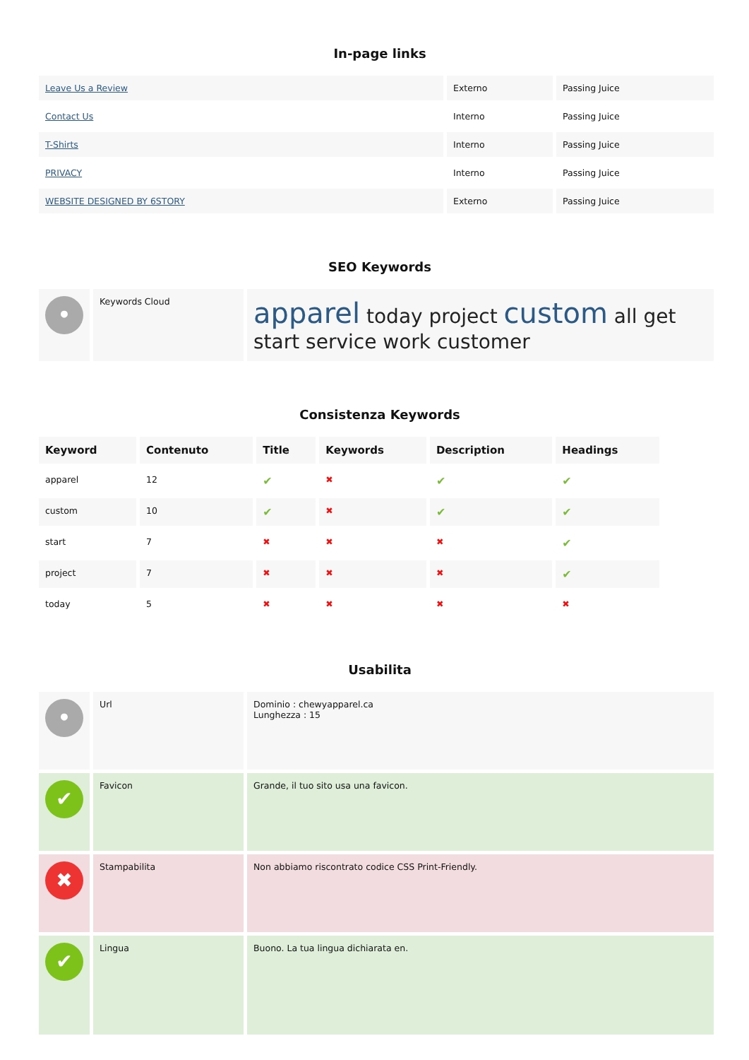In-page links
| Leave Us a Review | Externo | Passing Juice |
| Contact Us | Interno | Passing Juice |
| T-Shirts | Interno | Passing Juice |
| PRIVACY | Interno | Passing Juice |
| WEBSITE DESIGNED BY 6STORY | Externo | Passing Juice |
SEO Keywords
| • | Keywords Cloud | apparel today project custom all get start service work customer |
Consistenza Keywords
| Keyword | Contenuto | Title | Keywords | Description | Headings |
| --- | --- | --- | --- | --- | --- |
| apparel | 12 | ✔ | ✖ | ✔ | ✔ |
| custom | 10 | ✔ | ✖ | ✔ | ✔ |
| start | 7 | ✖ | ✖ | ✖ | ✔ |
| project | 7 | ✖ | ✖ | ✖ | ✔ |
| today | 5 | ✖ | ✖ | ✖ | ✖ |
Usabilita
| • | Url | Dominio : chewyapparel.ca Lunghezza : 15 |
| ✔ | Favicon | Grande, il tuo sito usa una favicon. |
| ✖ | Stampabilita | Non abbiamo riscontrato codice CSS Print-Friendly. |
| ✔ | Lingua | Buono. La tua lingua dichiarata en. |